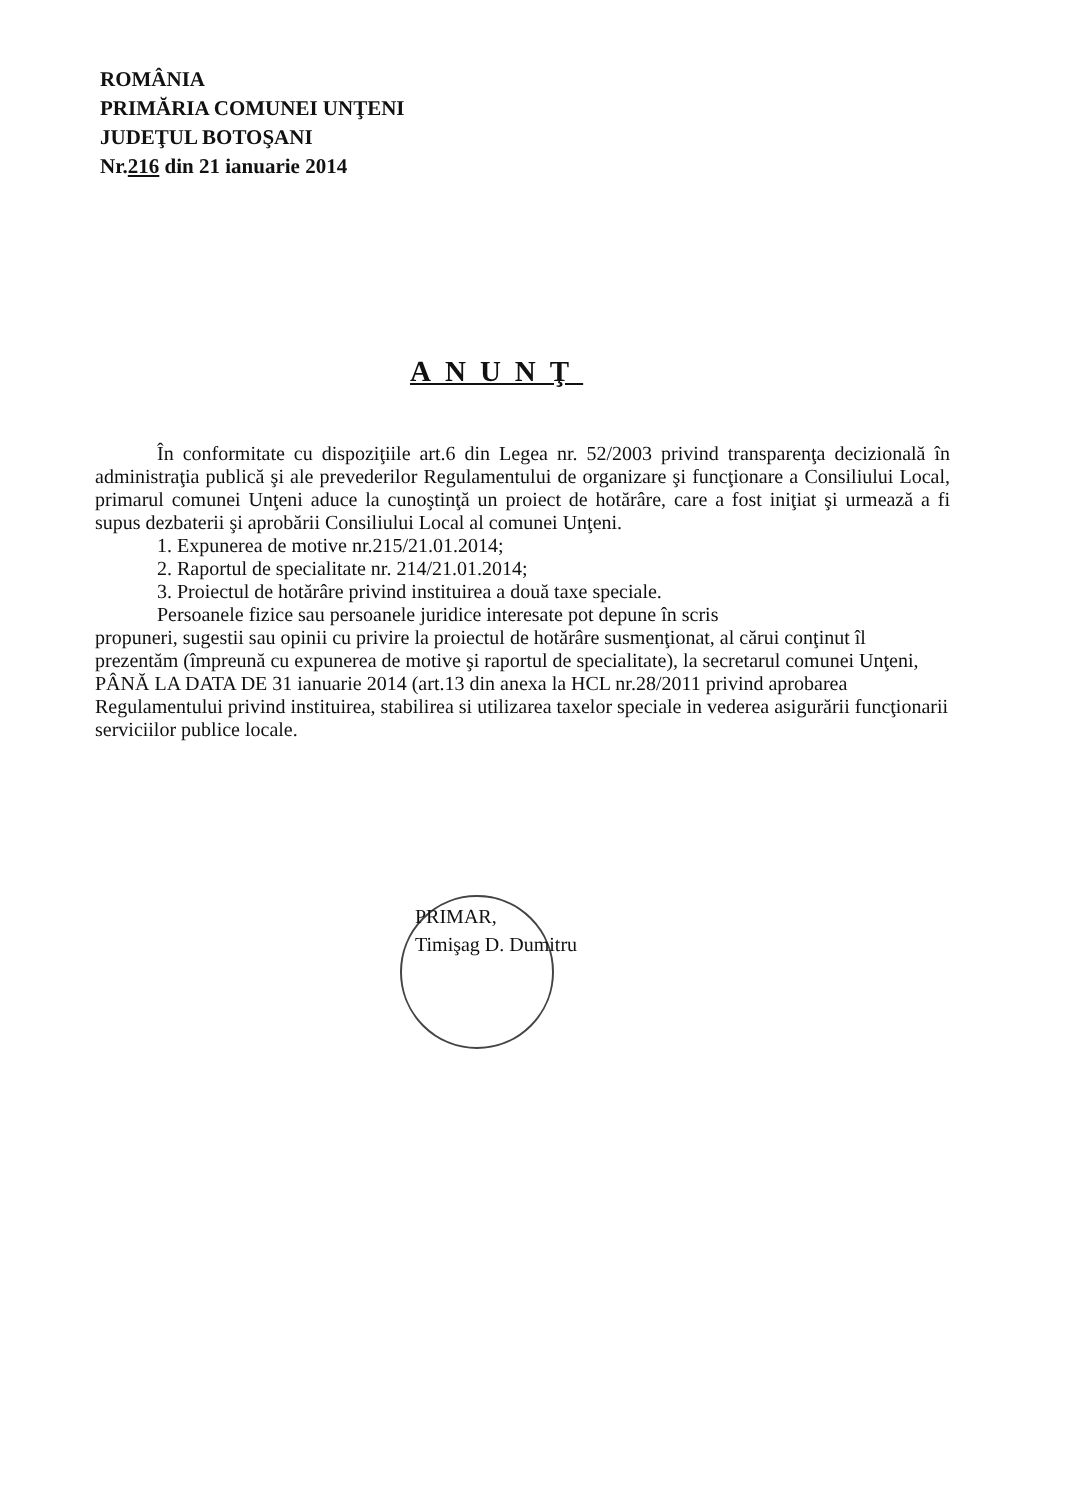ROMÂNIA
PRIMĂRIA COMUNEI UNŢENI
JUDEŢUL BOTOŞANI
Nr.216 din 21 ianuarie 2014
ANUNŢ
În conformitate cu dispoziţiile art.6 din Legea nr. 52/2003 privind transparenţa decizională în administraţia publică şi ale prevederilor Regulamentului de organizare şi funcţionare a Consiliului Local, primarul comunei Unţeni aduce la cunoştinţă un proiect de hotărâre, care a fost iniţiat şi urmează a fi supus dezbaterii şi aprobării Consiliului Local al comunei Unţeni.
1. Expunerea de motive nr.215/21.01.2014;
2. Raportul de specialitate nr. 214/21.01.2014;
3. Proiectul de hotărâre privind instituirea a două taxe speciale.
Persoanele fizice sau persoanele juridice interesate pot depune în scris
propuneri, sugestii sau opinii cu privire la proiectul de hotărâre susmenţionat, al cărui conţinut îl prezentăm (împreună cu expunerea de motive şi raportul de specialitate), la secretarul comunei Unţeni, PÂNĂ LA DATA DE 31 ianuarie 2014 (art.13 din anexa la HCL nr.28/2011 privind aprobarea Regulamentului privind instituirea, stabilirea si utilizarea taxelor speciale in vederea asigurării funcţionarii serviciilor publice locale.
PRIMAR,
Timişag D. Dumitru